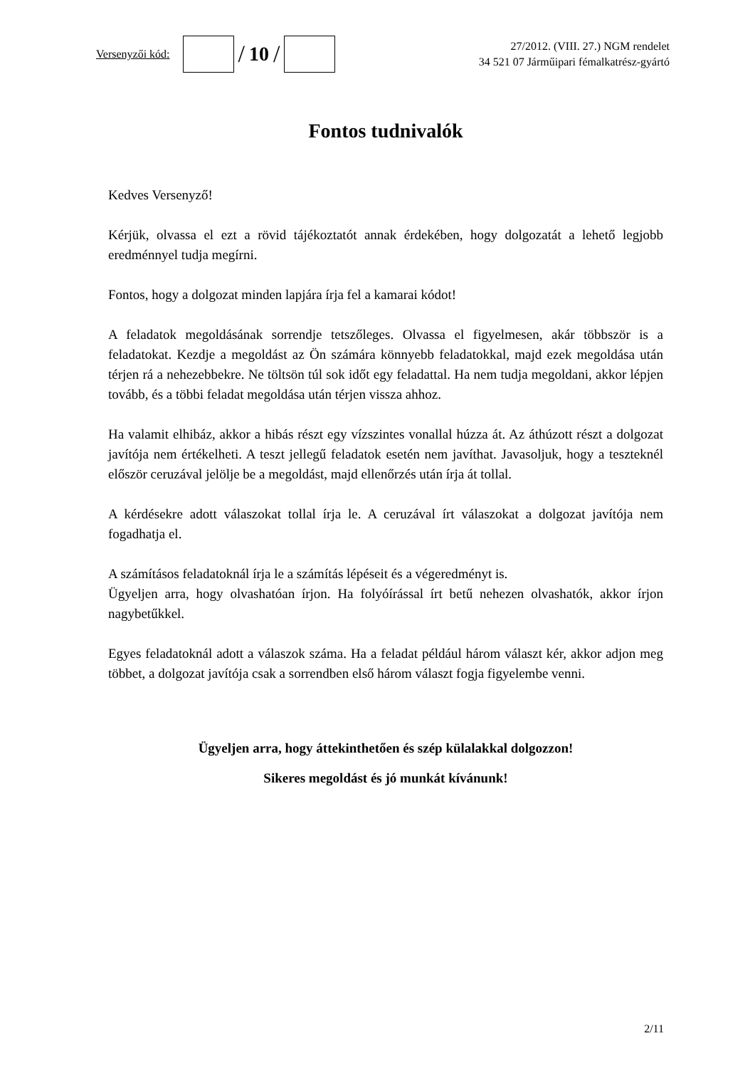Versenyzői kód:
/ 10 /
27/2012. (VIII. 27.) NGM rendelet
34 521 07 Járműipari fémalkatrész-gyártó
Fontos tudnivalók
Kedves Versenyző!
Kérjük, olvassa el ezt a rövid tájékoztatót annak érdekében, hogy dolgozatát a lehető legjobb eredménnyel tudja megírni.
Fontos, hogy a dolgozat minden lapjára írja fel a kamarai kódot!
A feladatok megoldásának sorrendje tetszőleges. Olvassa el figyelmesen, akár többször is a feladatokat. Kezdje a megoldást az Ön számára könnyebb feladatokkal, majd ezek megoldása után térjen rá a nehezebbekre. Ne töltsön túl sok időt egy feladattal. Ha nem tudja megoldani, akkor lépjen tovább, és a többi feladat megoldása után térjen vissza ahhoz.
Ha valamit elhibáz, akkor a hibás részt egy vízszintes vonallal húzza át. Az áthúzott részt a dolgozat javítója nem értékelheti. A teszt jellegű feladatok esetén nem javíthat. Javasoljuk, hogy a teszteknél először ceruzával jelölje be a megoldást, majd ellenőrzés után írja át tollal.
A kérdésekre adott válaszokat tollal írja le. A ceruzával írt válaszokat a dolgozat javítója nem fogadhatja el.
A számításos feladatoknál írja le a számítás lépéseit és a végeredményt is.
Ügyeljen arra, hogy olvashatóan írjon. Ha folyóírással írt betű nehezen olvashatók, akkor írjon nagybetűkkel.
Egyes feladatoknál adott a válaszok száma. Ha a feladat például három választ kér, akkor adjon meg többet, a dolgozat javítója csak a sorrendben első három választ fogja figyelembe venni.
Ügyeljen arra, hogy áttekinthetően és szép külalakkal dolgozzon!
Sikeres megoldást és jó munkát kívánunk!
2/11